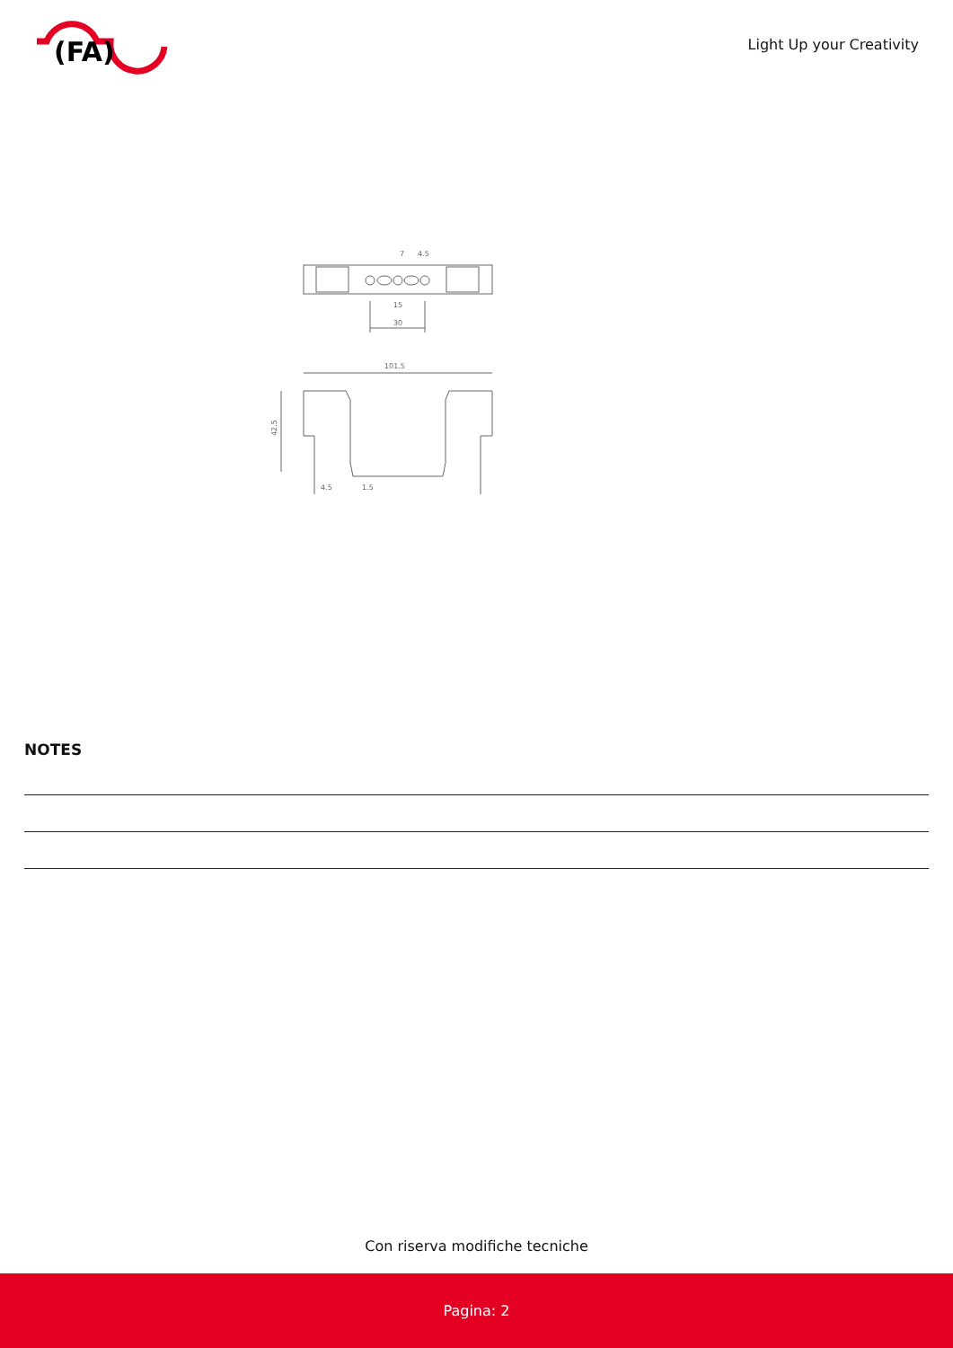(FA)
Light Up your Creativity
30
15
7
4.5
101.5
42.5
4.5
1.5
NOTES
Con riserva modifiche tecniche
Pagina: 2